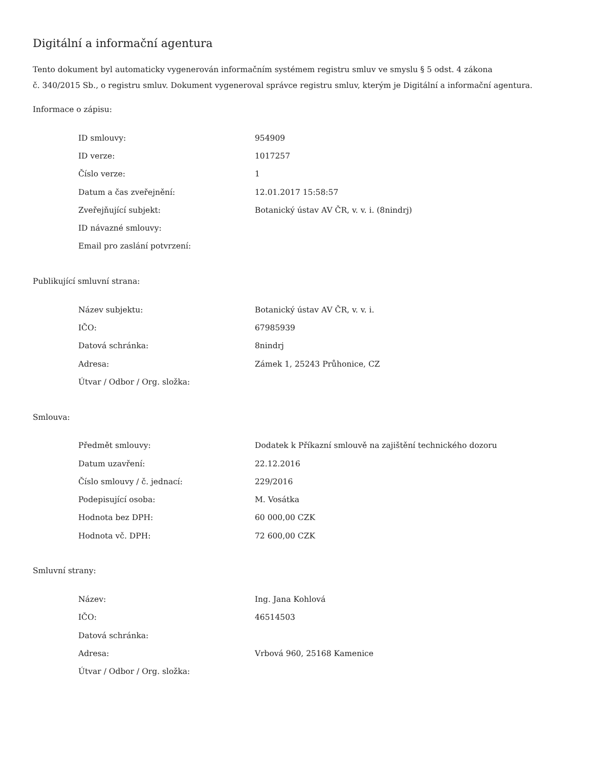Digitální a informační agentura
Tento dokument byl automaticky vygenerován informačním systémem registru smluv ve smyslu § 5 odst. 4 zákona
č. 340/2015 Sb., o registru smluv. Dokument vygeneroval správce registru smluv, kterým je Digitální a informační agentura.
Informace o zápisu:
| ID smlouvy: | 954909 |
| ID verze: | 1017257 |
| Číslo verze: | 1 |
| Datum a čas zveřejnění: | 12.01.2017 15:58:57 |
| Zveřejňující subjekt: | Botanický ústav AV ČR, v. v. i. (8nindrj) |
| ID návazné smlouvy: | |
| Email pro zaslání potvrzení: | |
Publikující smluvní strana:
| Název subjektu: | Botanický ústav AV ČR, v. v. i. |
| IČO: | 67985939 |
| Datová schránka: | 8nindrj |
| Adresa: | Zámek 1, 25243 Průhonice, CZ |
| Útvar / Odbor / Org. složka: | |
Smlouva:
| Předmět smlouvy: | Dodatek k Příkazní smlouvě na zajištění technického dozoru |
| Datum uzavření: | 22.12.2016 |
| Číslo smlouvy / č. jednací: | 229/2016 |
| Podepisující osoba: | M. Vosátka |
| Hodnota bez DPH: | 60 000,00 CZK |
| Hodnota vč. DPH: | 72 600,00 CZK |
Smluvní strany:
| Název: | Ing. Jana Kohlová |
| IČO: | 46514503 |
| Datová schránka: | |
| Adresa: | Vrbová 960, 25168 Kamenice |
| Útvar / Odbor / Org. složka: | |